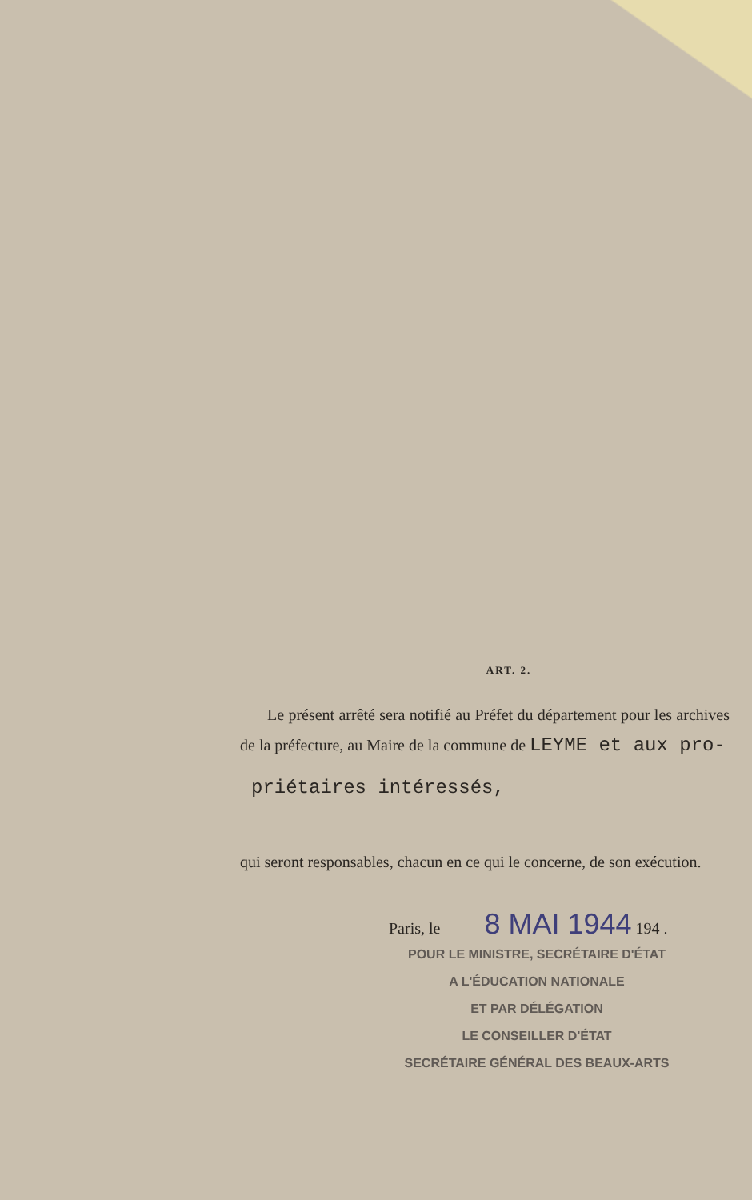ART. 2.
Le présent arrêté sera notifié au Préfet du département pour les archives de la préfecture, au Maire de la commune de LEYME et aux pro-
priétaires intéressés,
qui seront responsables, chacun en ce qui le concerne, de son exécution.
Paris, le 8 MAI 1944 194 .
POUR LE MINISTRE, SECRÉTAIRE D'ÉTAT
A L'ÉDUCATION NATIONALE
ET PAR DÉLÉGATION
LE CONSEILLER D'ÉTAT
SECRÉTAIRE GÉNÉRAL DES BEAUX-ARTS